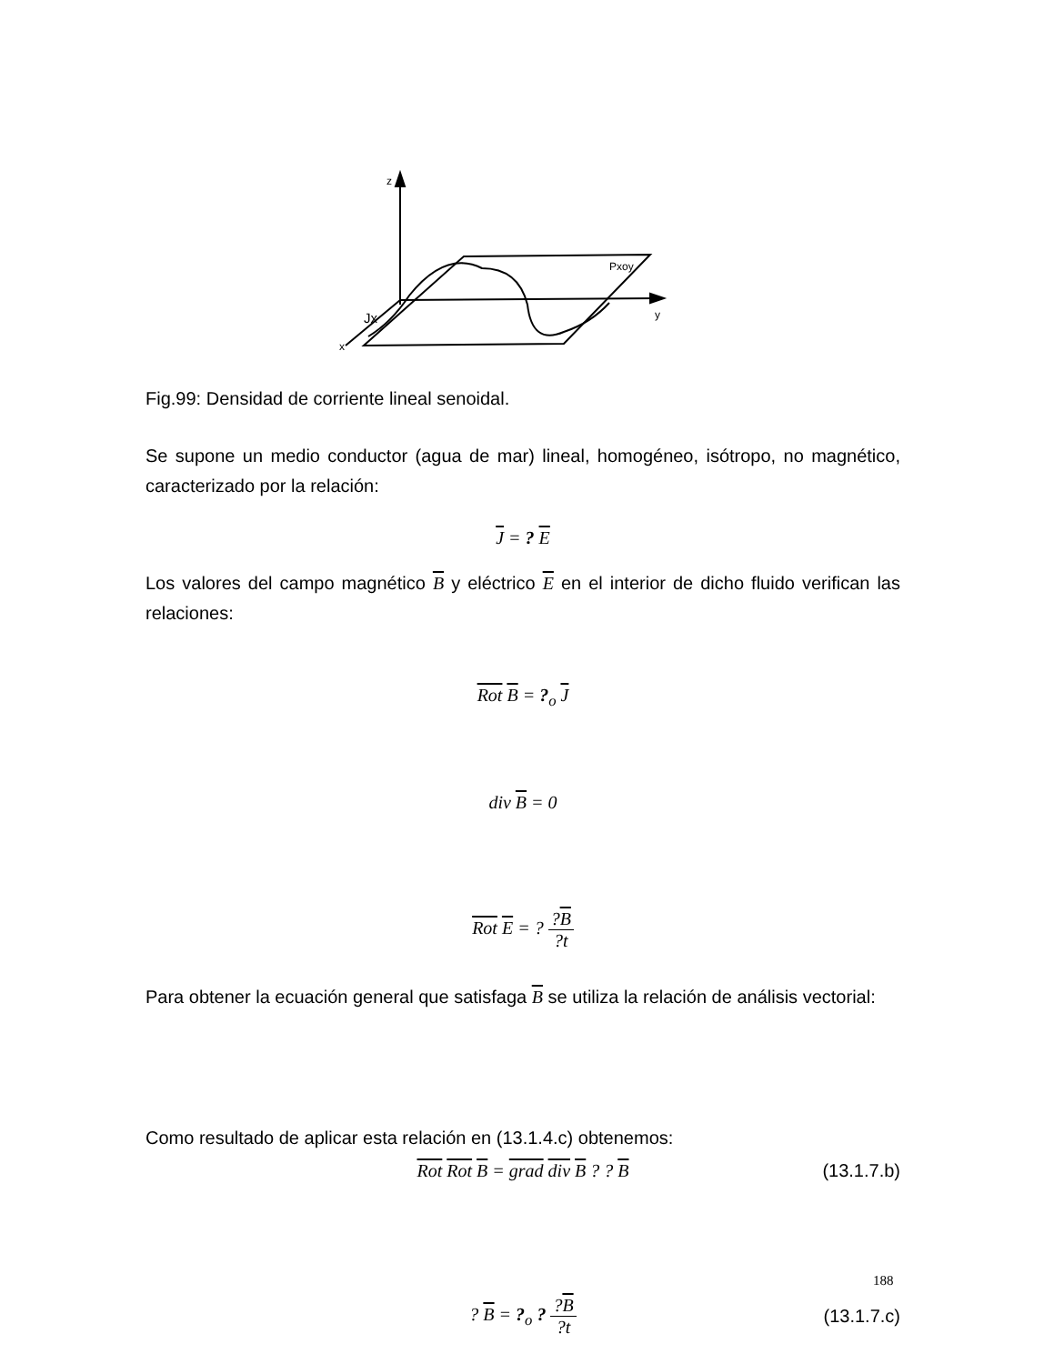z
y
x
Jx
Pxoy
Fig.99: Densidad de corriente lineal senoidal.
Se supone un medio conductor (agua de mar) lineal, homogéneo, isótropo, no magnético, caracterizado por la relación:
J = ? E
Los valores del campo magnético B y eléctrico E en el interior de dicho fluido verifican las relaciones:
Rot B = ?<sub>o</sub> J
div B = 0
Rot E = ? ?B?t
Para obtener la ecuación general que satisfaga B se utiliza la relación de análisis vectorial:
Rot Rot B = grad div B ? ? B (13.1.7.b)
Como resultado de aplicar esta relación en (13.1.4.c) obtenemos:
? B = ?<sub>o</sub> ? ?B?t
(13.1.7.c)
188